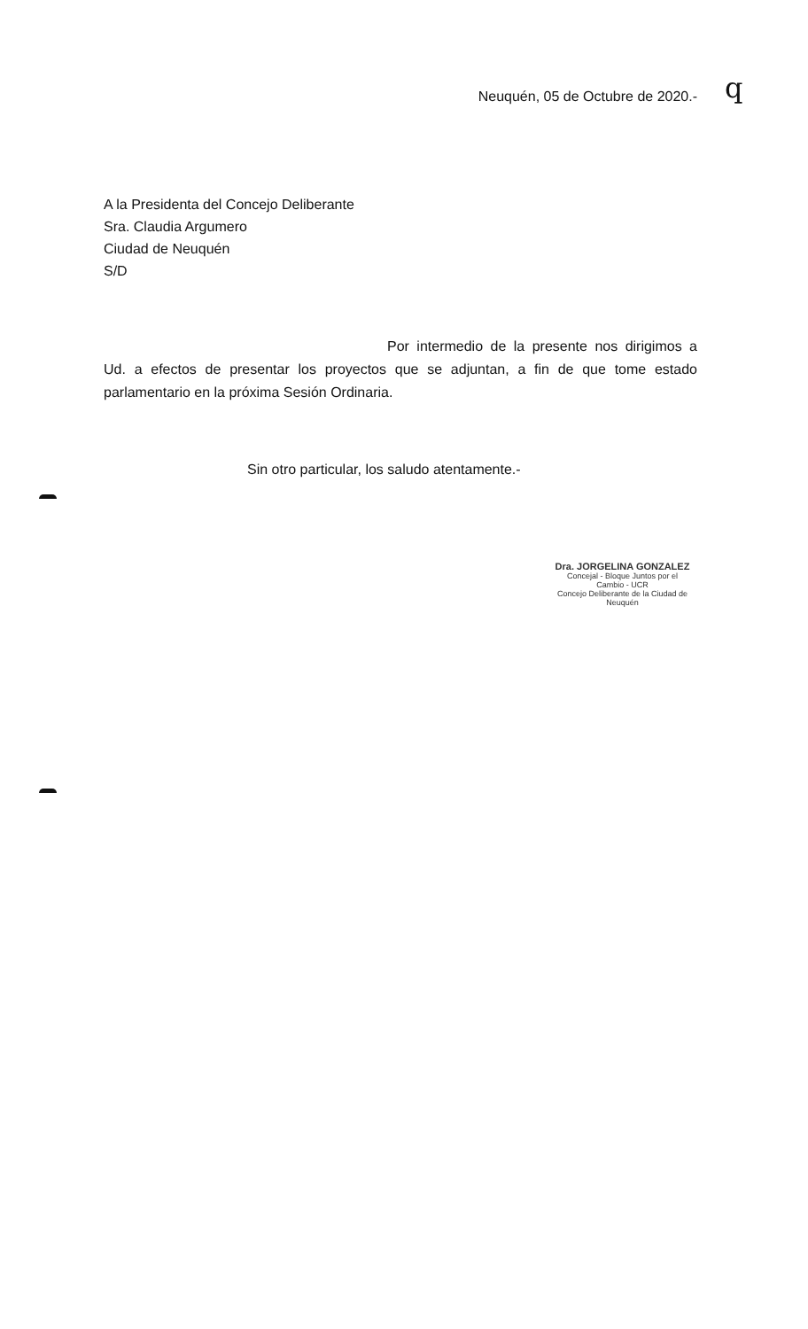q
Neuquén, 05 de Octubre de 2020.-
A la Presidenta del Concejo Deliberante
Sra. Claudia Argumero
Ciudad de Neuquén
S/D
Por intermedio de la presente nos dirigimos a Ud. a efectos de presentar los proyectos que se adjuntan, a fin de que tome estado parlamentario en la próxima Sesión Ordinaria.
Sin otro particular, los saludo atentamente.-
Dra. JORGELINA GONZALEZ
Concejal - Bloque Juntos por el Cambio - UCR
Concejo Deliberante de la Ciudad de Neuquén